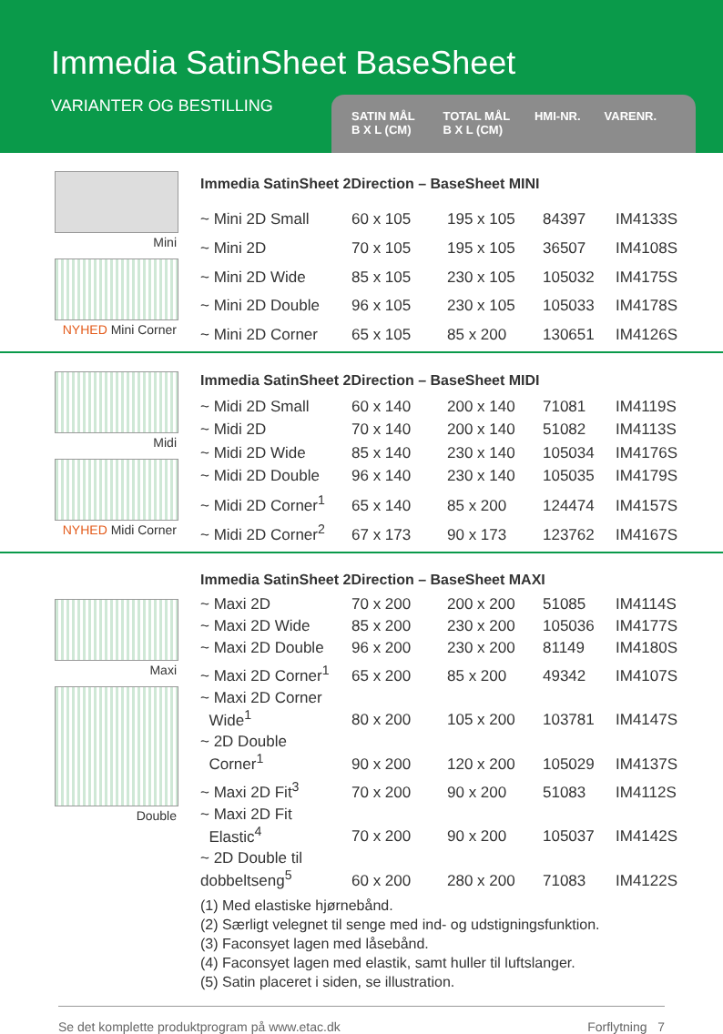Immedia SatinSheet BaseSheet
VARIANTER OG BESTILLING
SATIN MÅL
B X L (CM)
TOTAL MÅL
B X L (CM)
HMI-NR. VARENR.
Mini
NYHED Mini Corner
| Immedia SatinSheet 2Direction – BaseSheet MINI | | | | |
| --- | --- | --- | --- | --- |
| ~ Mini 2D Small | 60 x 105 | 195 x 105 | 84397 | IM4133S |
| ~ Mini 2D | 70 x 105 | 195 x 105 | 36507 | IM4108S |
| ~ Mini 2D Wide | 85 x 105 | 230 x 105 | 105032 | IM4175S |
| ~ Mini 2D Double | 96 x 105 | 230 x 105 | 105033 | IM4178S |
| ~ Mini 2D Corner | 65 x 105 | 85 x 200 | 130651 | IM4126S |
Midi
NYHED Midi Corner
| Immedia SatinSheet 2Direction – BaseSheet MIDI | | | | |
| --- | --- | --- | --- | --- |
| ~ Midi 2D Small | 60 x 140 | 200 x 140 | 71081 | IM4119S |
| ~ Midi 2D | 70 x 140 | 200 x 140 | 51082 | IM4113S |
| ~ Midi 2D Wide | 85 x 140 | 230 x 140 | 105034 | IM4176S |
| ~ Midi 2D Double | 96 x 140 | 230 x 140 | 105035 | IM4179S |
| ~ Midi 2D Corner<sup>1</sup> | 65 x 140 | 85 x 200 | 124474 | IM4157S |
| ~ Midi 2D Corner<sup>2</sup> | 67 x 173 | 90 x 173 | 123762 | IM4167S |
Maxi
Double
| Immedia SatinSheet 2Direction – BaseSheet MAXI | | | | |
| --- | --- | --- | --- | --- |
| ~ Maxi 2D | 70 x 200 | 200 x 200 | 51085 | IM4114S |
| ~ Maxi 2D Wide | 85 x 200 | 230 x 200 | 105036 | IM4177S |
| ~ Maxi 2D Double | 96 x 200 | 230 x 200 | 81149 | IM4180S |
| ~ Maxi 2D Corner<sup>1</sup> | 65 x 200 | 85 x 200 | 49342 | IM4107S |
| ~ Maxi 2D Corner Wide<sup>1</sup> | 80 x 200 | 105 x 200 | 103781 | IM4147S |
| ~ 2D Double Corner<sup>1</sup> | 90 x 200 | 120 x 200 | 105029 | IM4137S |
| ~ Maxi 2D Fit<sup>3</sup> | 70 x 200 | 90 x 200 | 51083 | IM4112S |
| ~ Maxi 2D Fit Elastic<sup>4</sup> | 70 x 200 | 90 x 200 | 105037 | IM4142S |
| ~ 2D Double til dobbeltseng<sup>5</sup> | 60 x 200 | 280 x 200 | 71083 | IM4122S |
(1) Med elastiske hjørnebånd.
(2) Særligt velegnet til senge med ind- og udstigningsfunktion.
(3) Faconsyet lagen med låsebånd.
(4) Faconsyet lagen med elastik, samt huller til luftslanger.
(5) Satin placeret i siden, se illustration.
Se det komplette produktprogram på www.etac.dk Forflytning 7